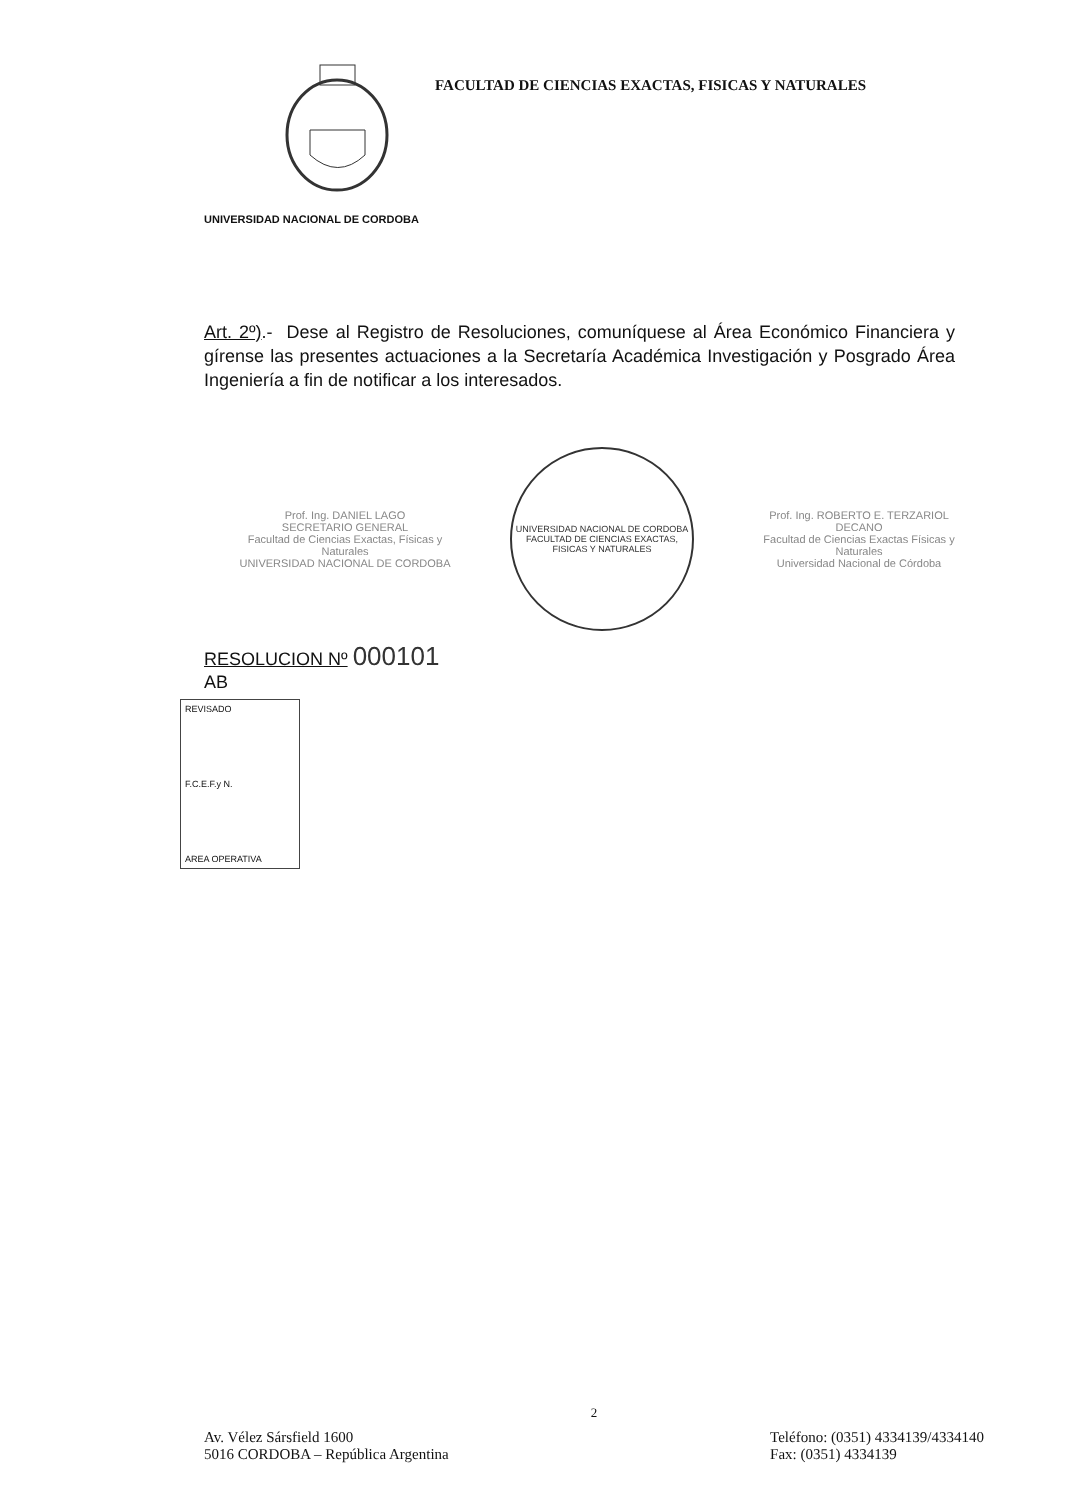FACULTAD DE CIENCIAS EXACTAS, FISICAS Y NATURALES
UNIVERSIDAD NACIONAL DE CORDOBA
Art. 2º).- Dese al Registro de Resoluciones, comuníquese al Área Económico Financiera y gírense las presentes actuaciones a la Secretaría Académica Investigación y Posgrado Área Ingeniería a fin de notificar a los interesados.
Prof. Ing. DANIEL LAGO
SECRETARIO GENERAL
Facultad de Ciencias Exactas, Físicas y Naturales
UNIVERSIDAD NACIONAL DE CORDOBA
UNIVERSIDAD NACIONAL DE CORDOBA
FACULTAD DE CIENCIAS EXACTAS, FISICAS Y NATURALES
Prof. Ing. ROBERTO E. TERZARIOL
DECANO
Facultad de Ciencias Exactas Físicas y Naturales
Universidad Nacional de Córdoba
RESOLUCION Nº 000101
AB
REVISADO
F.C.E.F.y N.
AREA OPERATIVA
2
Av. Vélez Sársfield 1600
5016 CORDOBA – República Argentina
Teléfono: (0351) 4334139/4334140
Fax: (0351) 4334139